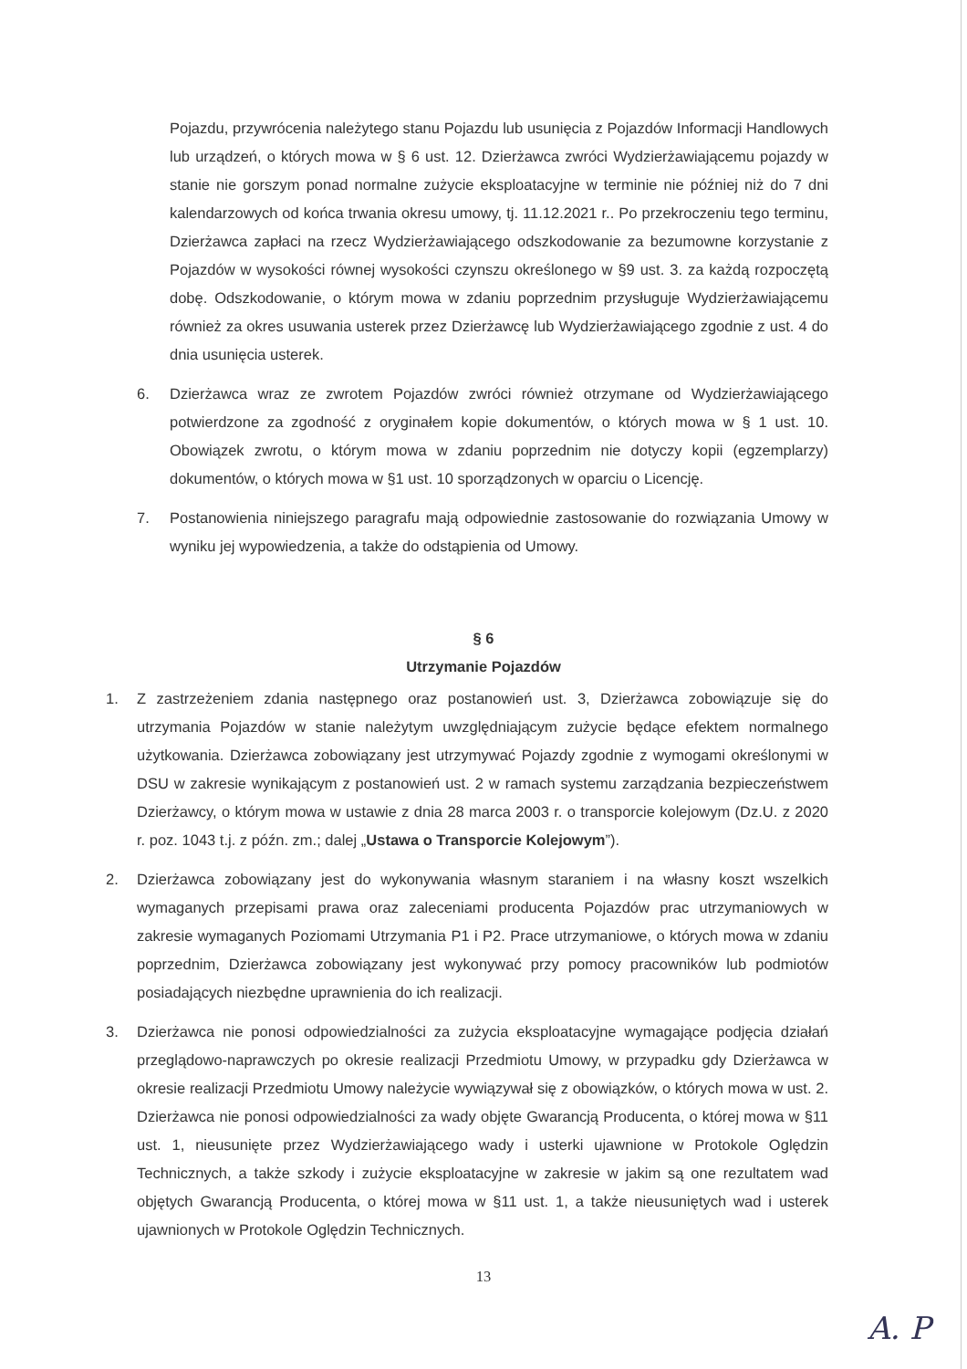Pojazdu, przywrócenia należytego stanu Pojazdu lub usunięcia z Pojazdów Informacji Handlowych lub urządzeń, o których mowa w § 6 ust. 12. Dzierżawca zwróci Wydzierżawiającemu pojazdy w stanie nie gorszym ponad normalne zużycie eksploatacyjne w terminie nie później niż do 7 dni kalendarzowych od końca trwania okresu umowy, tj. 11.12.2021 r.. Po przekroczeniu tego terminu, Dzierżawca zapłaci na rzecz Wydzierżawiającego odszkodowanie za bezumowne korzystanie z Pojazdów w wysokości równej wysokości czynszu określonego w §9 ust. 3. za każdą rozpoczętą dobę. Odszkodowanie, o którym mowa w zdaniu poprzednim przysługuje Wydzierżawiającemu również za okres usuwania usterek przez Dzierżawcę lub Wydzierżawiającego zgodnie z ust. 4 do dnia usunięcia usterek.
6. Dzierżawca wraz ze zwrotem Pojazdów zwróci również otrzymane od Wydzierżawiającego potwierdzone za zgodność z oryginałem kopie dokumentów, o których mowa w § 1 ust. 10. Obowiązek zwrotu, o którym mowa w zdaniu poprzednim nie dotyczy kopii (egzemplarzy) dokumentów, o których mowa w §1 ust. 10 sporządzonych w oparciu o Licencję.
7. Postanowienia niniejszego paragrafu mają odpowiednie zastosowanie do rozwiązania Umowy w wyniku jej wypowiedzenia, a także do odstąpienia od Umowy.
§ 6
Utrzymanie Pojazdów
1. Z zastrzeżeniem zdania następnego oraz postanowień ust. 3, Dzierżawca zobowiązuje się do utrzymania Pojazdów w stanie należytym uwzględniającym zużycie będące efektem normalnego użytkowania. Dzierżawca zobowiązany jest utrzymywać Pojazdy zgodnie z wymogami określonymi w DSU w zakresie wynikającym z postanowień ust. 2 w ramach systemu zarządzania bezpieczeństwem Dzierżawcy, o którym mowa w ustawie z dnia 28 marca 2003 r. o transporcie kolejowym (Dz.U. z 2020 r. poz. 1043 t.j. z późn. zm.; dalej „Ustawa o Transporcie Kolejowym”).
2. Dzierżawca zobowiązany jest do wykonywania własnym staraniem i na własny koszt wszelkich wymaganych przepisami prawa oraz zaleceniami producenta Pojazdów prac utrzymaniowych w zakresie wymaganych Poziomami Utrzymania P1 i P2. Prace utrzymaniowe, o których mowa w zdaniu poprzednim, Dzierżawca zobowiązany jest wykonywać przy pomocy pracowników lub podmiotów posiadających niezbędne uprawnienia do ich realizacji.
3. Dzierżawca nie ponosi odpowiedzialności za zużycia eksploatacyjne wymagające podjęcia działań przeglądowo-naprawczych po okresie realizacji Przedmiotu Umowy, w przypadku gdy Dzierżawca w okresie realizacji Przedmiotu Umowy należycie wywiązywał się z obowiązków, o których mowa w ust. 2. Dzierżawca nie ponosi odpowiedzialności za wady objęte Gwarancją Producenta, o której mowa w §11 ust. 1, nieusunięte przez Wydzierżawiającego wady i usterki ujawnione w Protokole Oględzin Technicznych, a także szkody i zużycie eksploatacyjne w zakresie w jakim są one rezultatem wad objętych Gwarancją Producenta, o której mowa w §11 ust. 1, a także nieusuniętych wad i usterek ujawnionych w Protokole Oględzin Technicznych.
13
A. P